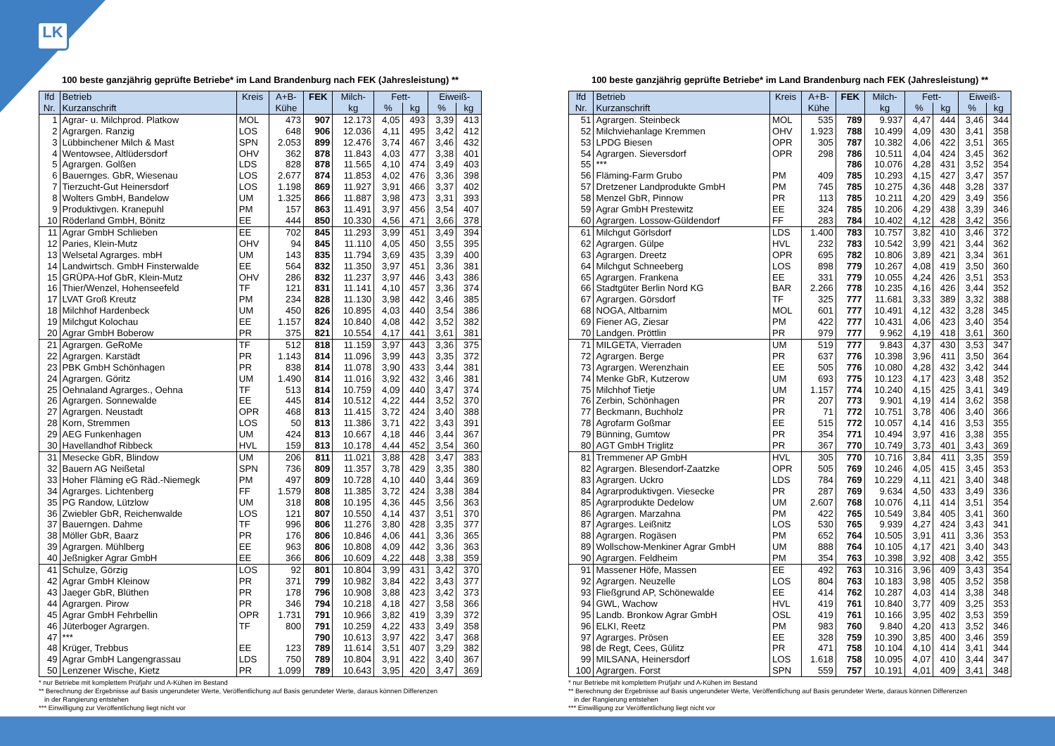LK
100 beste ganzjährig geprüfte Betriebe* im Land Brandenburg nach FEK (Jahresleistung) **
| lfd | Betrieb | Kreis | A+B- | FEK | Milch- | Fett- | | Eiweiß- | |
| --- | --- | --- | --- | --- | --- | --- | --- | --- | --- |
| Nr. | Kurzanschrift | | Kühe | | kg | % | kg | % | kg |
| 1 | Agrar- u. Milchprod. Platkow | MOL | 473 | 907 | 12.173 | 4,05 | 493 | 3,39 | 413 |
| 2 | Agrargen. Ranzig | LOS | 648 | 906 | 12.036 | 4,11 | 495 | 3,42 | 412 |
| 3 | Lübbinchener Milch & Mast | SPN | 2.053 | 899 | 12.476 | 3,74 | 467 | 3,46 | 432 |
| 4 | Wentowsee, Altlüdersdorf | OHV | 362 | 878 | 11.843 | 4,03 | 477 | 3,38 | 401 |
| 5 | Agrargen. Golßen | LDS | 828 | 878 | 11.565 | 4,10 | 474 | 3,49 | 403 |
| 6 | Bauernges. GbR, Wiesenau | LOS | 2.677 | 874 | 11.853 | 4,02 | 476 | 3,36 | 398 |
| 7 | Tierzucht-Gut Heinersdorf | LOS | 1.198 | 869 | 11.927 | 3,91 | 466 | 3,37 | 402 |
| 8 | Wolters GmbH, Bandelow | UM | 1.325 | 866 | 11.887 | 3,98 | 473 | 3,31 | 393 |
| 9 | Produktivgen. Kranepuhl | PM | 157 | 863 | 11.491 | 3,97 | 456 | 3,54 | 407 |
| 10 | Röderland GmbH, Bönitz | EE | 444 | 850 | 10.330 | 4,56 | 471 | 3,66 | 378 |
| 11 | Agrar GmbH Schlieben | EE | 702 | 845 | 11.293 | 3,99 | 451 | 3,49 | 394 |
| 12 | Paries, Klein-Mutz | OHV | 94 | 845 | 11.110 | 4,05 | 450 | 3,55 | 395 |
| 13 | Welsetal Agrarges. mbH | UM | 143 | 835 | 11.794 | 3,69 | 435 | 3,39 | 400 |
| 14 | Landwirtsch. GmbH Finsterwalde | EE | 564 | 832 | 11.350 | 3,97 | 451 | 3,36 | 381 |
| 15 | GRÜPA-Hof GbR, Klein-Mutz | OHV | 286 | 832 | 11.237 | 3,97 | 446 | 3,43 | 386 |
| 16 | Thier/Wenzel, Hohenseefeld | TF | 121 | 831 | 11.141 | 4,10 | 457 | 3,36 | 374 |
| 17 | LVAT Groß Kreutz | PM | 234 | 828 | 11.130 | 3,98 | 442 | 3,46 | 385 |
| 18 | Milchhof Hardenbeck | UM | 450 | 826 | 10.895 | 4,03 | 440 | 3,54 | 386 |
| 19 | Milchgut Kolochau | EE | 1.157 | 824 | 10.840 | 4,08 | 442 | 3,52 | 382 |
| 20 | Agrar GmbH Boberow | PR | 375 | 821 | 10.554 | 4,17 | 441 | 3,61 | 381 |
| 21 | Agrargen. GeRoMe | TF | 512 | 818 | 11.159 | 3,97 | 443 | 3,36 | 375 |
| 22 | Agrargen. Karstädt | PR | 1.143 | 814 | 11.096 | 3,99 | 443 | 3,35 | 372 |
| 23 | PBK GmbH Schönhagen | PR | 838 | 814 | 11.078 | 3,90 | 433 | 3,44 | 381 |
| 24 | Agrargen. Göritz | UM | 1.490 | 814 | 11.016 | 3,92 | 432 | 3,46 | 381 |
| 25 | Oehnaland Agrarges., Oehna | TF | 513 | 814 | 10.759 | 4,09 | 440 | 3,47 | 374 |
| 26 | Agrargen. Sonnewalde | EE | 445 | 814 | 10.512 | 4,22 | 444 | 3,52 | 370 |
| 27 | Agrargen. Neustadt | OPR | 468 | 813 | 11.415 | 3,72 | 424 | 3,40 | 388 |
| 28 | Korn, Stremmen | LOS | 50 | 813 | 11.386 | 3,71 | 422 | 3,43 | 391 |
| 29 | AEG Funkenhagen | UM | 424 | 813 | 10.667 | 4,18 | 446 | 3,44 | 367 |
| 30 | Havellandhof Ribbeck | HVL | 159 | 813 | 10.178 | 4,44 | 452 | 3,54 | 360 |
| 31 | Mesecke GbR, Blindow | UM | 206 | 811 | 11.021 | 3,88 | 428 | 3,47 | 383 |
| 32 | Bauern AG Neißetal | SPN | 736 | 809 | 11.357 | 3,78 | 429 | 3,35 | 380 |
| 33 | Hoher Fläming eG Räd.-Niemegk | PM | 497 | 809 | 10.728 | 4,10 | 440 | 3,44 | 369 |
| 34 | Agrarges. Lichtenberg | FF | 1.579 | 808 | 11.385 | 3,72 | 424 | 3,38 | 384 |
| 35 | PG Randow, Lützlow | UM | 318 | 808 | 10.195 | 4,36 | 445 | 3,56 | 363 |
| 36 | Zwiebler GbR, Reichenwalde | LOS | 121 | 807 | 10.550 | 4,14 | 437 | 3,51 | 370 |
| 37 | Bauerngen. Dahme | TF | 996 | 806 | 11.276 | 3,80 | 428 | 3,35 | 377 |
| 38 | Möller GbR, Baarz | PR | 176 | 806 | 10.846 | 4,06 | 441 | 3,36 | 365 |
| 39 | Agrargen. Mühlberg | EE | 963 | 806 | 10.808 | 4,09 | 442 | 3,36 | 363 |
| 40 | Jeßnigker Agrar GmbH | EE | 366 | 806 | 10.609 | 4,22 | 448 | 3,38 | 359 |
| 41 | Schulze, Görzig | LOS | 92 | 801 | 10.804 | 3,99 | 431 | 3,42 | 370 |
| 42 | Agrar GmbH Kleinow | PR | 371 | 799 | 10.982 | 3,84 | 422 | 3,43 | 377 |
| 43 | Jaeger GbR, Blüthen | PR | 178 | 796 | 10.908 | 3,88 | 423 | 3,42 | 373 |
| 44 | Agrargen. Pirow | PR | 346 | 794 | 10.218 | 4,18 | 427 | 3,58 | 366 |
| 45 | Agrar GmbH Fehrbellin | OPR | 1.731 | 791 | 10.966 | 3,82 | 419 | 3,39 | 372 |
| 46 | Jüterboger Agrargen. | TF | 800 | 791 | 10.259 | 4,22 | 433 | 3,49 | 358 |
| 47 | *** | | | 790 | 10.613 | 3,97 | 422 | 3,47 | 368 |
| 48 | Krüger, Trebbus | EE | 123 | 789 | 11.614 | 3,51 | 407 | 3,29 | 382 |
| 49 | Agrar GmbH Langengrassau | LDS | 750 | 789 | 10.804 | 3,91 | 422 | 3,40 | 367 |
| 50 | Lenzener Wische, Kietz | PR | 1.099 | 789 | 10.643 | 3,95 | 420 | 3,47 | 369 |
* nur Betriebe mit komplettem Prüfjahr und A-Kühen im Bestand
** Berechnung der Ergebnisse auf Basis ungerundeter Werte, Veröffentlichung auf Basis gerundeter Werte, daraus können Differenzen
in der Rangierung entstehen
*** Einwilligung zur Veröffentlichung liegt nicht vor
100 beste ganzjährig geprüfte Betriebe* im Land Brandenburg nach FEK (Jahresleistung) **
| lfd | Betrieb | Kreis | A+B- | FEK | Milch- | Fett- | | Eiweiß- | |
| --- | --- | --- | --- | --- | --- | --- | --- | --- | --- |
| Nr. | Kurzanschrift | | Kühe | | kg | % | kg | % | kg |
| 51 | Agrargen. Steinbeck | MOL | 535 | 789 | 9.937 | 4,47 | 444 | 3,46 | 344 |
| 52 | Milchviehanlage Kremmen | OHV | 1.923 | 788 | 10.499 | 4,09 | 430 | 3,41 | 358 |
| 53 | LPDG Biesen | OPR | 305 | 787 | 10.382 | 4,06 | 422 | 3,51 | 365 |
| 54 | Agrargen. Sieversdorf | OPR | 298 | 786 | 10.511 | 4,04 | 424 | 3,45 | 362 |
| 55 | *** | | | 786 | 10.076 | 4,28 | 431 | 3,52 | 354 |
| 56 | Fläming-Farm Grubo | PM | 409 | 785 | 10.293 | 4,15 | 427 | 3,47 | 357 |
| 57 | Dretzener Landprodukte GmbH | PM | 745 | 785 | 10.275 | 4,36 | 448 | 3,28 | 337 |
| 58 | Menzel GbR, Pinnow | PR | 113 | 785 | 10.211 | 4,20 | 429 | 3,49 | 356 |
| 59 | Agrar GmbH Prestewitz | EE | 324 | 785 | 10.206 | 4,29 | 438 | 3,39 | 346 |
| 60 | Agrargen. Lossow-Güldendorf | FF | 283 | 784 | 10.402 | 4,12 | 428 | 3,42 | 356 |
| 61 | Milchgut Görlsdorf | LDS | 1.400 | 783 | 10.757 | 3,82 | 410 | 3,46 | 372 |
| 62 | Agrargen. Gülpe | HVL | 232 | 783 | 10.542 | 3,99 | 421 | 3,44 | 362 |
| 63 | Agrargen. Dreetz | OPR | 695 | 782 | 10.806 | 3,89 | 421 | 3,34 | 361 |
| 64 | Milchgut Schneeberg | LOS | 898 | 779 | 10.267 | 4,08 | 419 | 3,50 | 360 |
| 65 | Agrargen. Frankena | EE | 331 | 779 | 10.055 | 4,24 | 426 | 3,51 | 353 |
| 66 | Stadtgüter Berlin Nord KG | BAR | 2.266 | 778 | 10.235 | 4,16 | 426 | 3,44 | 352 |
| 67 | Agrargen. Görsdorf | TF | 325 | 777 | 11.681 | 3,33 | 389 | 3,32 | 388 |
| 68 | NOGA, Altbarnim | MOL | 601 | 777 | 10.491 | 4,12 | 432 | 3,28 | 345 |
| 69 | Fiener AG, Ziesar | PM | 422 | 777 | 10.431 | 4,06 | 423 | 3,40 | 354 |
| 70 | Landgen. Pröttlin | PR | 979 | 777 | 9.962 | 4,19 | 418 | 3,61 | 360 |
| 71 | MILGETA, Vierraden | UM | 519 | 777 | 9.843 | 4,37 | 430 | 3,53 | 347 |
| 72 | Agrargen. Berge | PR | 637 | 776 | 10.398 | 3,96 | 411 | 3,50 | 364 |
| 73 | Agrargen. Werenzhain | EE | 505 | 776 | 10.080 | 4,28 | 432 | 3,42 | 344 |
| 74 | Menke GbR, Kutzerow | UM | 693 | 775 | 10.123 | 4,17 | 423 | 3,48 | 352 |
| 75 | Milchhof Tietje | UM | 1.157 | 774 | 10.240 | 4,15 | 425 | 3,41 | 349 |
| 76 | Zerbin, Schönhagen | PR | 207 | 773 | 9.901 | 4,19 | 414 | 3,62 | 358 |
| 77 | Beckmann, Buchholz | PR | 71 | 772 | 10.751 | 3,78 | 406 | 3,40 | 366 |
| 78 | Agrofarm Goßmar | EE | 515 | 772 | 10.057 | 4,14 | 416 | 3,53 | 355 |
| 79 | Bünning, Gumtow | PR | 354 | 771 | 10.494 | 3,97 | 416 | 3,38 | 355 |
| 80 | AGT GmbH Triglitz | PR | 367 | 770 | 10.749 | 3,73 | 401 | 3,43 | 369 |
| 81 | Tremmener AP GmbH | HVL | 305 | 770 | 10.716 | 3,84 | 411 | 3,35 | 359 |
| 82 | Agrargen. Blesendorf-Zaatzke | OPR | 505 | 769 | 10.246 | 4,05 | 415 | 3,45 | 353 |
| 83 | Agrargen. Uckro | LDS | 784 | 769 | 10.229 | 4,11 | 421 | 3,40 | 348 |
| 84 | Agrarproduktivgen. Viesecke | PR | 287 | 769 | 9.634 | 4,50 | 433 | 3,49 | 336 |
| 85 | Agrarprodukte Dedelow | UM | 2.607 | 768 | 10.076 | 4,11 | 414 | 3,51 | 354 |
| 86 | Agrargen. Marzahna | PM | 422 | 765 | 10.549 | 3,84 | 405 | 3,41 | 360 |
| 87 | Agrarges. Leißnitz | LOS | 530 | 765 | 9.939 | 4,27 | 424 | 3,43 | 341 |
| 88 | Agrargen. Rogäsen | PM | 652 | 764 | 10.505 | 3,91 | 411 | 3,36 | 353 |
| 89 | Wollschow-Menkiner Agrar GmbH | UM | 888 | 764 | 10.105 | 4,17 | 421 | 3,40 | 343 |
| 90 | Agrargen. Feldheim | PM | 354 | 763 | 10.398 | 3,92 | 408 | 3,42 | 355 |
| 91 | Massener Höfe, Massen | EE | 492 | 763 | 10.316 | 3,96 | 409 | 3,43 | 354 |
| 92 | Agrargen. Neuzelle | LOS | 804 | 763 | 10.183 | 3,98 | 405 | 3,52 | 358 |
| 93 | Fließgrund AP, Schönewalde | EE | 414 | 762 | 10.287 | 4,03 | 414 | 3,38 | 348 |
| 94 | GWL, Wachow | HVL | 419 | 761 | 10.840 | 3,77 | 409 | 3,25 | 353 |
| 95 | Landb. Bronkow Agrar GmbH | OSL | 419 | 761 | 10.166 | 3,95 | 402 | 3,53 | 359 |
| 96 | ELKI, Reetz | PM | 983 | 760 | 9.840 | 4,20 | 413 | 3,52 | 346 |
| 97 | Agrarges. Prösen | EE | 328 | 759 | 10.390 | 3,85 | 400 | 3,46 | 359 |
| 98 | de Regt, Cees, Gülitz | PR | 471 | 758 | 10.104 | 4,10 | 414 | 3,41 | 344 |
| 99 | MILSANA, Heinersdorf | LOS | 1.618 | 758 | 10.095 | 4,07 | 410 | 3,44 | 347 |
| 100 | Agrargen. Forst | SPN | 559 | 757 | 10.191 | 4,01 | 409 | 3,41 | 348 |
* nur Betriebe mit komplettem Prüfjahr und A-Kühen im Bestand
** Berechnung der Ergebnisse auf Basis ungerundeter Werte, Veröffentlichung auf Basis gerundeter Werte, daraus können Differenzen
in der Rangierung entstehen
*** Einwilligung zur Veröffentlichung liegt nicht vor